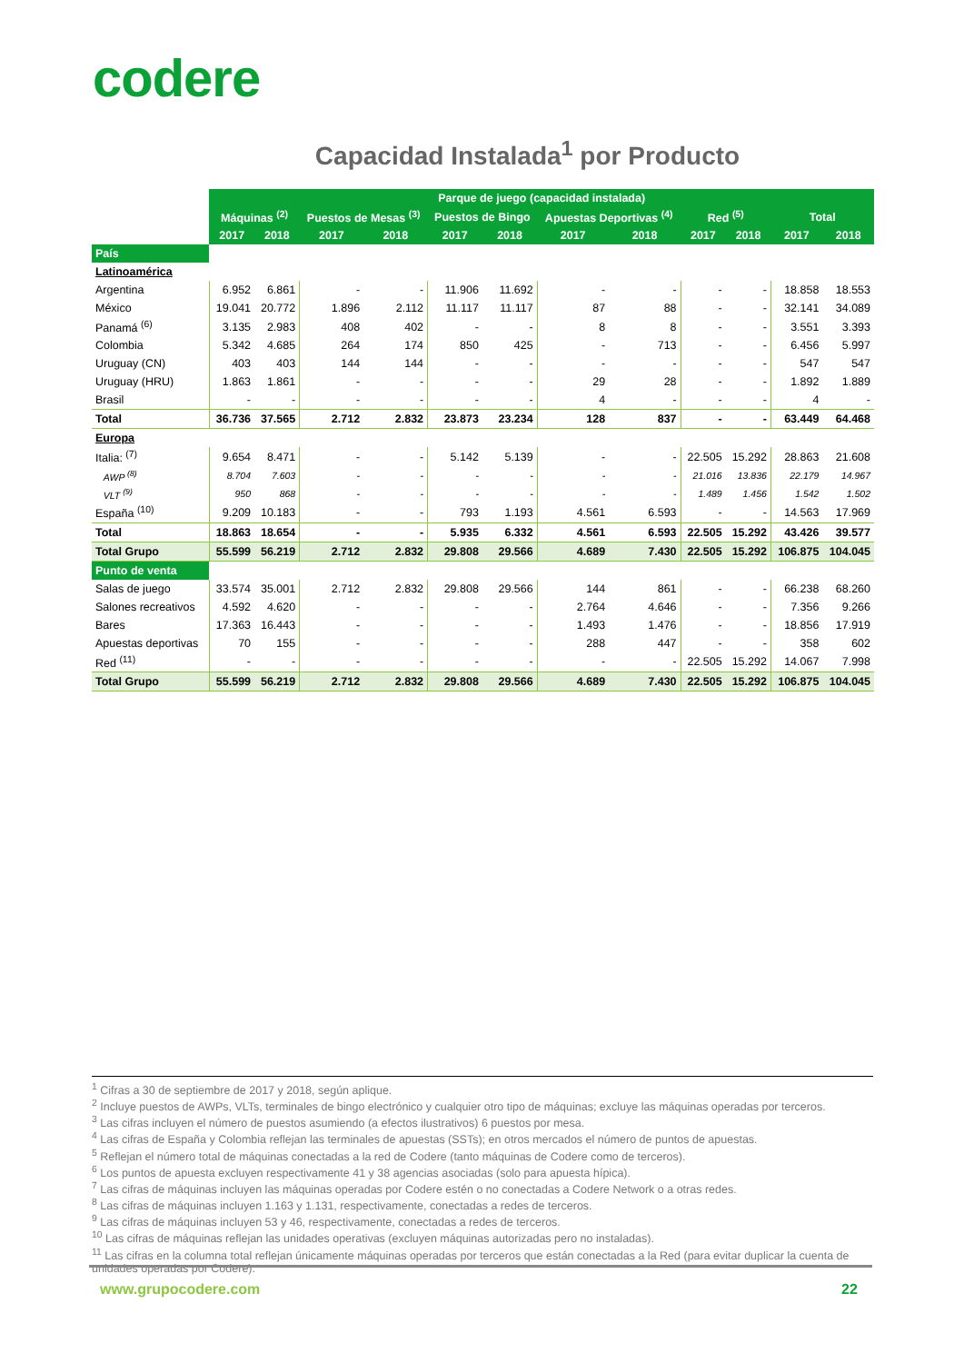codere
Capacidad Instalada<sup>1</sup> por Producto
| | Parque de juego (capacidad instalada) | | | | | | | | | | | |
| | Máquinas <sup>(2)</sup> | | Puestos de Mesas <sup>(3)</sup> | | Puestos de Bingo | | Apuestas Deportivas <sup>(4)</sup> | | Red <sup>(5)</sup> | | Total | |
| | 2017 | 2018 | 2017 | 2018 | 2017 | 2018 | 2017 | 2018 | 2017 | 2018 | 2017 | 2018 |
| País | | | | | | | | | | | | |
| Latinoamérica | | | | | | | | | | | | |
| Argentina | 6.952 | 6.861 | - | - | 11.906 | 11.692 | - | - | - | - | 18.858 | 18.553 |
| México | 19.041 | 20.772 | 1.896 | 2.112 | 11.117 | 11.117 | 87 | 88 | - | - | 32.141 | 34.089 |
| Panamá <sup>(6)</sup> | 3.135 | 2.983 | 408 | 402 | - | - | 8 | 8 | - | - | 3.551 | 3.393 |
| Colombia | 5.342 | 4.685 | 264 | 174 | 850 | 425 | - | 713 | - | - | 6.456 | 5.997 |
| Uruguay (CN) | 403 | 403 | 144 | 144 | - | - | - | - | - | - | 547 | 547 |
| Uruguay (HRU) | 1.863 | 1.861 | - | - | - | - | 29 | 28 | - | - | 1.892 | 1.889 |
| Brasil | - | - | - | - | - | - | 4 | - | - | - | 4 | - |
| Total | 36.736 | 37.565 | 2.712 | 2.832 | 23.873 | 23.234 | 128 | 837 | - | - | 63.449 | 64.468 |
| Europa | | | | | | | | | | | | |
| Italia: <sup>(7)</sup> | 9.654 | 8.471 | - | - | 5.142 | 5.139 | - | - | 22.505 | 15.292 | 28.863 | 21.608 |
| AWP <sup>(8)</sup> | 8.704 | 7.603 | - | - | - | - | - | - | 21.016 | 13.836 | 22.179 | 14.967 |
| VLT <sup>(9)</sup> | 950 | 868 | - | - | - | - | - | - | 1.489 | 1.456 | 1.542 | 1.502 |
| España <sup>(10)</sup> | 9.209 | 10.183 | - | - | 793 | 1.193 | 4.561 | 6.593 | - | - | 14.563 | 17.969 |
| Total | 18.863 | 18.654 | - | - | 5.935 | 6.332 | 4.561 | 6.593 | 22.505 | 15.292 | 43.426 | 39.577 |
| Total Grupo | 55.599 | 56.219 | 2.712 | 2.832 | 29.808 | 29.566 | 4.689 | 7.430 | 22.505 | 15.292 | 106.875 | 104.045 |
| Punto de venta | | | | | | | | | | | | |
| Salas de juego | 33.574 | 35.001 | 2.712 | 2.832 | 29.808 | 29.566 | 144 | 861 | - | - | 66.238 | 68.260 |
| Salones recreativos | 4.592 | 4.620 | - | - | - | - | 2.764 | 4.646 | - | - | 7.356 | 9.266 |
| Bares | 17.363 | 16.443 | - | - | - | - | 1.493 | 1.476 | - | - | 18.856 | 17.919 |
| Apuestas deportivas | 70 | 155 | - | - | - | - | 288 | 447 | - | - | 358 | 602 |
| Red <sup>(11)</sup> | - | - | - | - | - | - | - | - | 22.505 | 15.292 | 14.067 | 7.998 |
| Total Grupo | 55.599 | 56.219 | 2.712 | 2.832 | 29.808 | 29.566 | 4.689 | 7.430 | 22.505 | 15.292 | 106.875 | 104.045 |
<sup>1</sup> Cifras a 30 de septiembre de 2017 y 2018, según aplique.
<sup>2</sup> Incluye puestos de AWPs, VLTs, terminales de bingo electrónico y cualquier otro tipo de máquinas; excluye las máquinas operadas por terceros.
<sup>3</sup> Las cifras incluyen el número de puestos asumiendo (a efectos ilustrativos) 6 puestos por mesa.
<sup>4</sup> Las cifras de España y Colombia reflejan las terminales de apuestas (SSTs); en otros mercados el número de puntos de apuestas.
<sup>5</sup> Reflejan el número total de máquinas conectadas a la red de Codere (tanto máquinas de Codere como de terceros).
<sup>6</sup> Los puntos de apuesta excluyen respectivamente 41 y 38 agencias asociadas (solo para apuesta hípica).
<sup>7</sup> Las cifras de máquinas incluyen las máquinas operadas por Codere estén o no conectadas a Codere Network o a otras redes.
<sup>8</sup> Las cifras de máquinas incluyen 1.163 y 1.131, respectivamente, conectadas a redes de terceros.
<sup>9</sup> Las cifras de máquinas incluyen 53 y 46, respectivamente, conectadas a redes de terceros.
<sup>10</sup> Las cifras de máquinas reflejan las unidades operativas (excluyen máquinas autorizadas pero no instaladas).
<sup>11</sup> Las cifras en la columna total reflejan únicamente máquinas operadas por terceros que están conectadas a la Red (para evitar duplicar la cuenta de unidades operadas por Codere).
www.grupocodere.com 22